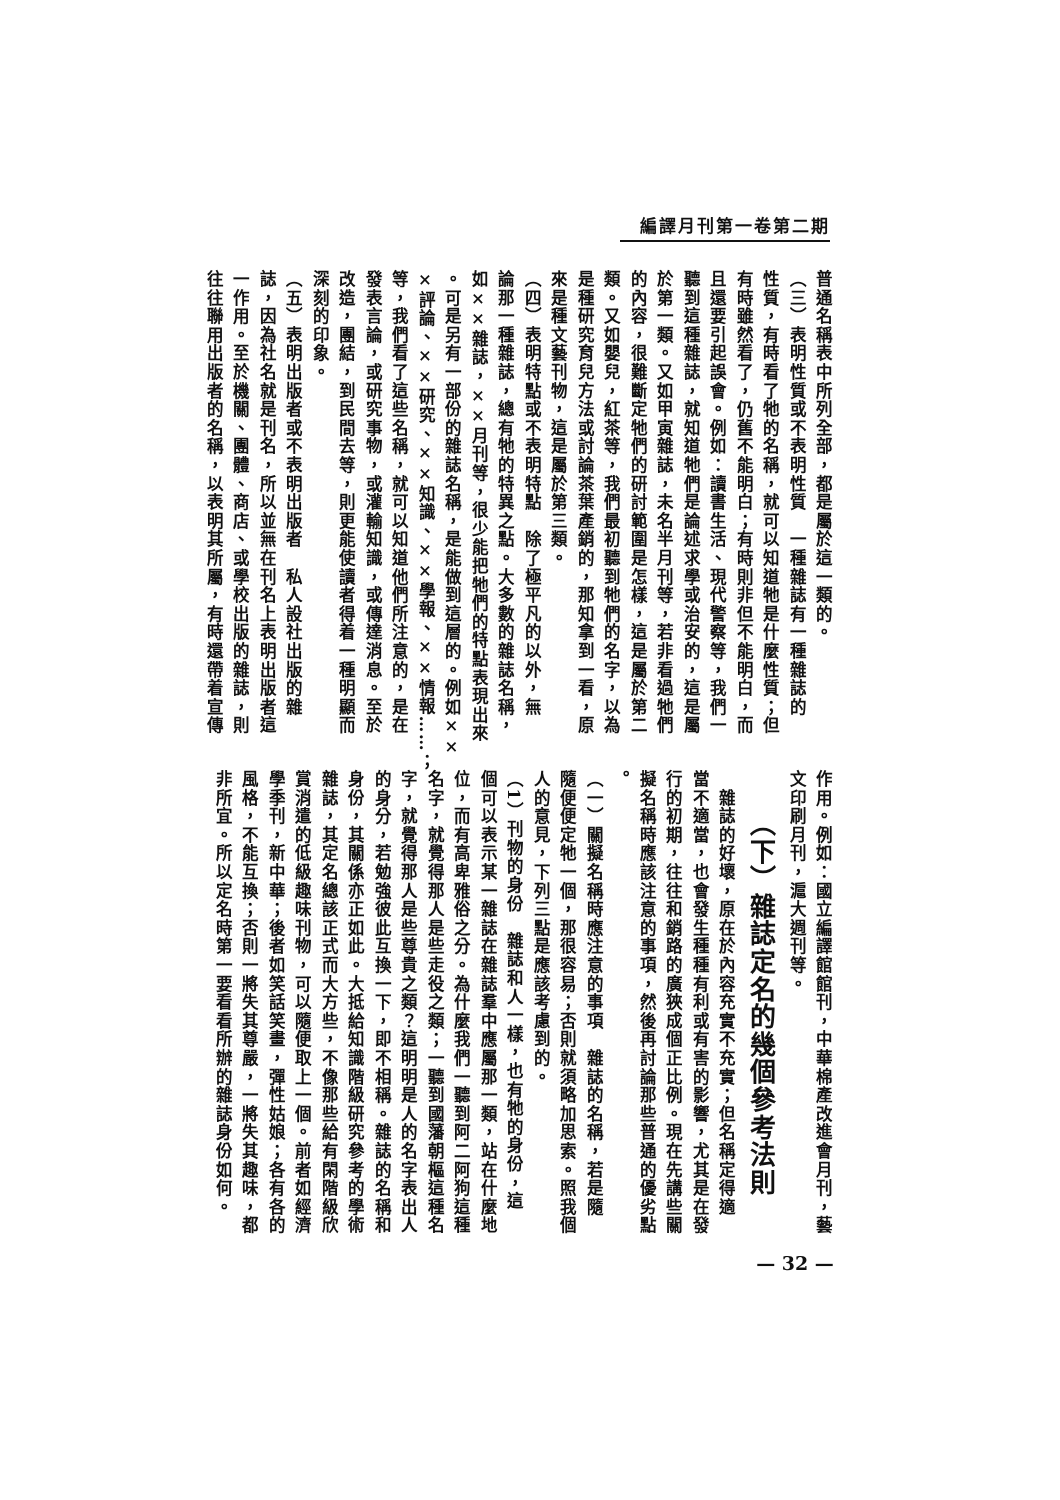編譯月刊第一卷第二期
普通名稱表中所列全部，都是屬於這一類的。
（三）表明性質或不表明性質　一種雜誌有一種雜誌的
性質，有時看了牠的名稱，就可以知道牠是什麼性質；但
有時雖然看了，仍舊不能明白；有時則非但不能明白，而
且還要引起誤會。例如：讀書生活、現代警察等，我們一
聽到這種雜誌，就知道牠們是論述求學或治安的，這是屬
於第一類。又如甲寅雜誌，未名半月刊等，若非看過牠們
的內容，很難斷定牠們的研討範圍是怎樣，這是屬於第二
類。又如嬰兒，紅茶等，我們最初聽到牠們的名字，以為
是種研究育兒方法或討論茶葉產銷的，那知拿到一看，原
來是種文藝刊物，這是屬於第三類。
（四）表明特點或不表明特點　除了極平凡的以外，無
論那一種雜誌，總有牠的特異之點。大多數的雜誌名稱，
如××雜誌，××月刊等，很少能把牠們的特點表現出來
。可是另有一部份的雜誌名稱，是能做到這層的。例如××
×評論、××研究、××知識、××學報、××情報……；
等，我們看了這些名稱，就可以知道他們所注意的，是在
發表言論，或研究事物，或灌輸知識，或傳達消息。至於
改造，團結，到民間去等，則更能使讀者得着一種明顯而
深刻的印象。
（五）表明出版者或不表明出版者　私人設社出版的雜
誌，因為社名就是刊名，所以並無在刊名上表明出版者這
一作用。至於機關、團體、商店、或學校出版的雜誌，則
往往聯用出版者的名稱，以表明其所屬，有時還帶着宣傳
作用。例如：國立編譯館館刊，中華棉產改進會月刊，藝
文印刷月刊，滬大週刊等。
（下）雜誌定名的幾個參考法則
　雜誌的好壞，原在於內容充實不充實；但名稱定得適
當不適當，也會發生種種有利或有害的影響，尤其是在發
行的初期，往往和銷路的廣狹成個正比例。現在先講些關
擬名稱時應該注意的事項，然後再討論那些普通的優劣點
。
（一）關擬名稱時應注意的事項　雜誌的名稱，若是隨
隨便便定牠一個，那很容易；否則就須略加思索。照我個
人的意見，下列三點是應該考慮到的。
（1）刊物的身份　雜誌和人一樣，也有牠的身份，這
個可以表示某一雜誌在雜誌羣中應屬那一類，站在什麼地
位，而有高卑雅俗之分。為什麼我們一聽到阿二阿狗這種
名字，就覺得那人是些走役之類；一聽到國藩朝樞這種名
字，就覺得那人是些尊貴之類？這明明是人的名字表出人
的身分，若勉強彼此互換一下，即不相稱。雜誌的名稱和
身份，其關係亦正如此。大抵給知識階級研究參考的學術
雜誌，其定名總該正式而大方些，不像那些給有閑階級欣
賞消遣的低級趣味刊物，可以隨便取上一個。前者如經濟
學季刊，新中華；後者如笑話笑畫，彈性姑娘；各有各的
風格，不能互換；否則一將失其尊嚴，一將失其趣味，都
非所宜。所以定名時第一要看看所辦的雜誌身份如何。
— 32 —